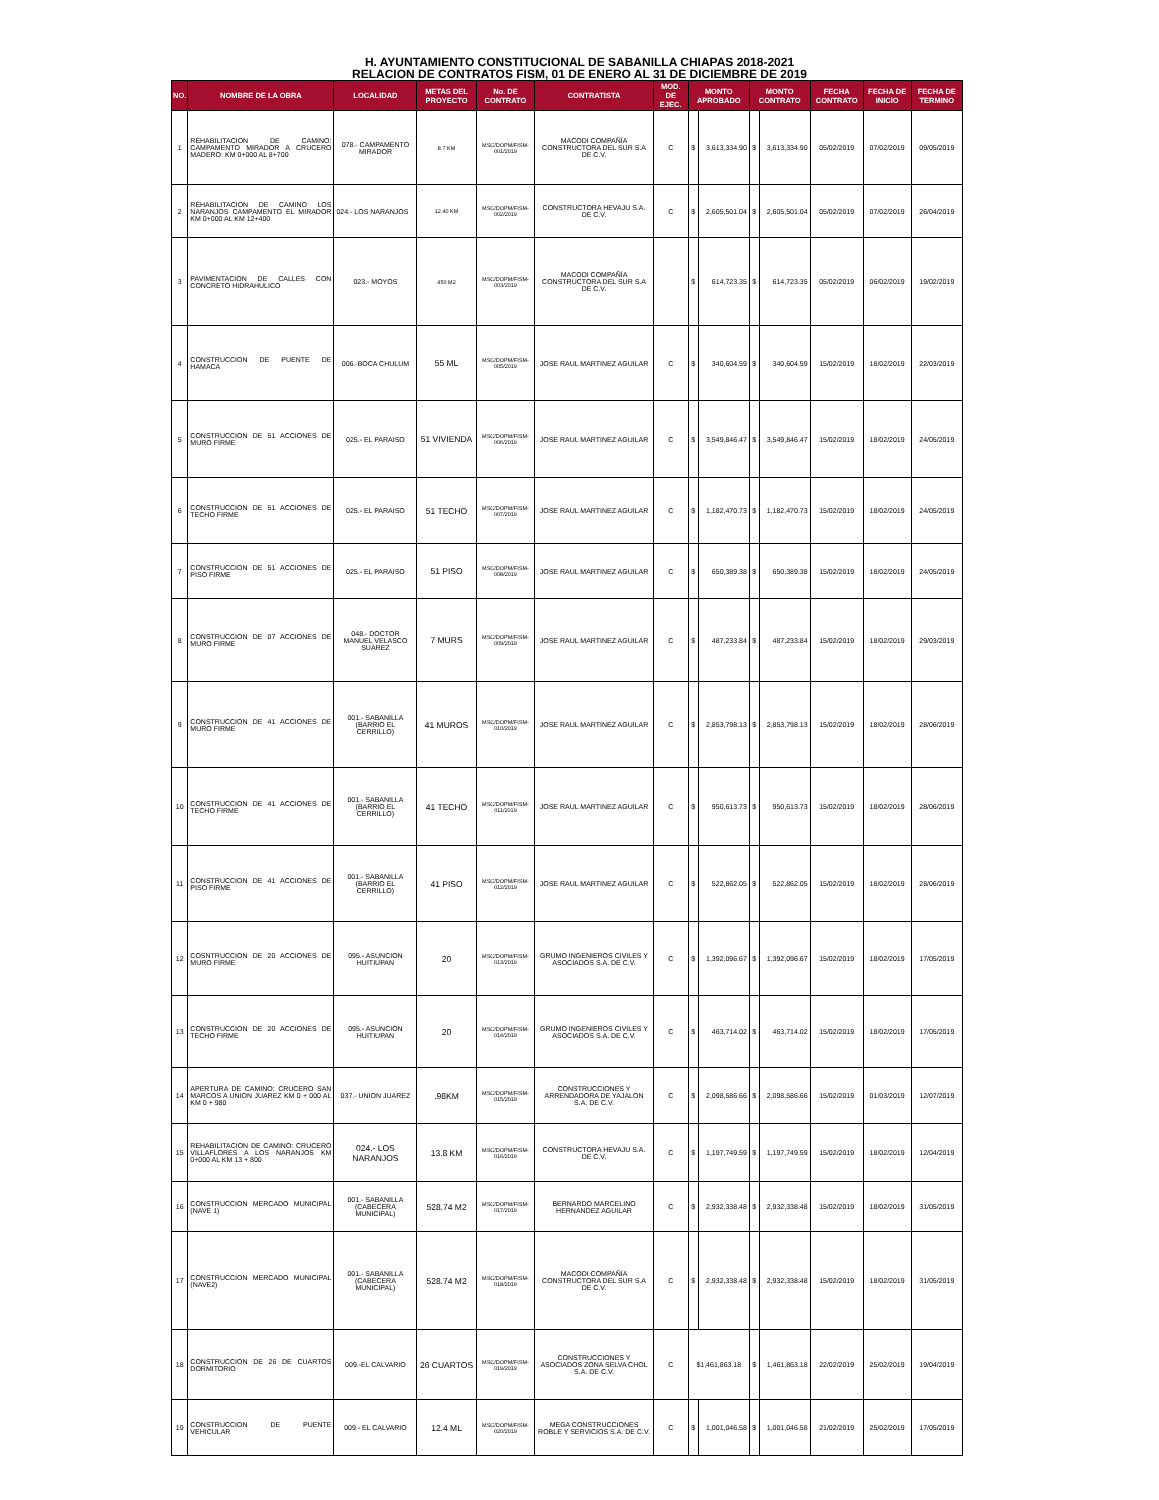H. AYUNTAMIENTO CONSTITUCIONAL DE SABANILLA CHIAPAS 2018-2021
RELACION DE CONTRATOS FISM, 01 DE ENERO AL 31 DE DICIEMBRE DE 2019
| NO. | NOMBRE DE LA OBRA | LOCALIDAD | METAS DEL PROYECTO | No. DE CONTRATO | CONTRATISTA | MOD. DE EJEC. | MONTO APROBADO | | MONTO CONTRATO | | FECHA CONTRATO | FECHA DE INICIO | FECHA DE TERMINO |
| --- | --- | --- | --- | --- | --- | --- | --- | --- | --- | --- | --- | --- | --- |
| 1 | REHABILITACION DE CAMINO: CAMPAMENTO MIRADOR A CRUCERO MADERO: KM 0+000 AL 8+700 | 078.- CAMPAMENTO MIRADOR | 8.7 KM | MSC/DOPM/FISM-001/2019 | MACODI COMPAÑÍA CONSTRUCTORA DEL SUR S.A DE C.V. | C | $ | 3,613,334.90 | $ | 3,613,334.90 | 05/02/2019 | 07/02/2019 | 09/05/2019 |
| 2 | REHABILITACION DE CAMINO LOS NARANJOS CAMPAMENTO EL MIRADOR KM 0+000 AL KM 12+400 | 024.- LOS NARANJOS | 12.40 KM | MSC/DOPM/FISM-002/2019 | CONSTRUCTORA HEVAJU S.A. DE C.V. | C | $ | 2,605,501.04 | $ | 2,605,501.04 | 05/02/2019 | 07/02/2019 | 26/04/2019 |
| 3 | PAVIMENTACION DE CALLES CON CONCRETO HIDRAHULICO | 023.- MOYOS | 450 M2 | MSC/DOPM/FISM-003/2019 | MACODI COMPAÑÍA CONSTRUCTORA DEL SUR S.A DE C.V. | | $ | 614,723.35 | $ | 614,723.35 | 05/02/2019 | 06/02/2019 | 19/02/2019 |
| 4 | CONSTRUCCION DE PUENTE DE HAMACA | 006.-BOCA CHULUM | 55 ML | MSC/DOPM/FISM-005/2019 | JOSE RAUL MARTINEZ AGUILAR | C | $ | 340,604.59 | $ | 340,604.59 | 15/02/2019 | 18/02/2019 | 22/03/2019 |
| 5 | CONSTRUCCION DE 51 ACCIONES DE MURO FIRME | 025.- EL PARAISO | 51 VIVIENDA | MSC/DOPM/FISM-006/2019 | JOSE RAUL MARTINEZ AGUILAR | C | $ | 3,549,846.47 | $ | 3,549,846.47 | 15/02/2019 | 18/02/2019 | 24/05/2019 |
| 6 | CONSTRUCCION DE 51 ACCIONES DE TECHO FIRME | 025.- EL PARAISO | 51 TECHO | MSC/DOPM/FISM-007/2019 | JOSE RAUL MARTINEZ AGUILAR | C | $ | 1,182,470.73 | $ | 1,182,470.73 | 15/02/2019 | 18/02/2019 | 24/05/2019 |
| 7 | CONSTRUCCION DE 51 ACCIONES DE PISO FIRME | 025.- EL PARAISO | 51 PISO | MSC/DOPM/FISM-008/2019 | JOSE RAUL MARTINEZ AGUILAR | C | $ | 650,389.38 | $ | 650,389.38 | 15/02/2019 | 18/02/2019 | 24/05/2019 |
| 8 | CONSTRUCCION DE 07 ACCIONES DE MURO FIRME | 048.- DOCTOR MANUEL VELASCO SUAREZ | 7 MURS | MSC/DOPM/FISM-009/2019 | JOSE RAUL MARTINEZ AGUILAR | C | $ | 487,233.84 | $ | 487,233.84 | 15/02/2019 | 18/02/2019 | 29/03/2019 |
| 9 | CONSTRUCCION DE 41 ACCIONES DE MURO FIRME | 001.- SABANILLA (BARRIO EL CERRILLO) | 41 MUROS | MSC/DOPM/FISM-010/2019 | JOSE RAUL MARTINEZ AGUILAR | C | $ | 2,853,798.13 | $ | 2,853,798.13 | 15/02/2019 | 18/02/2019 | 28/06/2019 |
| 10 | CONSTRUCCION DE 41 ACCIONES DE TECHO FIRME | 001.- SABANILLA (BARRIO EL CERRILLO) | 41 TECHO | MSC/DOPM/FISM-011/2019 | JOSE RAUL MARTINEZ AGUILAR | C | $ | 950,613.73 | $ | 950,613.73 | 15/02/2019 | 18/02/2019 | 28/06/2019 |
| 11 | CONSTRUCCION DE 41 ACCIONES DE PISO FIRME | 001.- SABANILLA (BARRIO EL CERRILLO) | 41 PISO | MSC/DOPM/FISM-012/2019 | JOSE RAUL MARTINEZ AGUILAR | C | $ | 522,862.05 | $ | 522,862.05 | 15/02/2019 | 18/02/2019 | 28/06/2019 |
| 12 | COSNTRUCCION DE 20 ACCIONES DE MURO FIRME | 095.- ASUNCION HUITIUPAN | 20 | MSC/DOPM/FISM-013/2019 | GRUMO INGENIEROS CIVILES Y ASOCIADOS S.A. DE C.V. | C | $ | 1,392,096.67 | $ | 1,392,096.67 | 15/02/2019 | 18/02/2019 | 17/05/2019 |
| 13 | CONSTRUCCION DE 20 ACCIONES DE TECHO FIRME | 095.- ASUNCION HUITIUPAN | 20 | MSC/DOPM/FISM-014/2019 | GRUMO INGENIEROS CIVILES Y ASOCIADOS S.A. DE C.V. | C | $ | 463,714.02 | $ | 463,714.02 | 15/02/2019 | 18/02/2019 | 17/05/2019 |
| 14 | APERTURA DE CAMINO: CRUCERO SAN MARCOS A UNION JUAREZ KM 0 + 000 AL KM 0 + 980 | 037.- UNION JUAREZ | .98KM | MSC/DOPM/FISM-015/2019 | CONSTRUCCIONES Y ARRENDADORA DE YAJALON S.A. DE C.V. | C | $ | 2,098,586.66 | $ | 2,098,586.66 | 15/02/2019 | 01/03/2019 | 12/07/2019 |
| 15 | REHABILITACION DE CAMINO: CRUCERO VILLAFLORES A LOS NARANJOS KM 0+000 AL KM 13 + 800 | 024.- LOS NARANJOS | 13.8 KM | MSC/DOPM/FISM-016/2019 | CONSTRUCTORA HEVAJU S.A. DE C.V. | C | $ | 1,197,749.59 | $ | 1,197,749.59 | 15/02/2019 | 18/02/2019 | 12/04/2019 |
| 16 | CONSTRUCCION MERCADO MUNICIPAL (NAVE 1) | 001.- SABANILLA (CABECERA MUNICIPAL) | 528.74 M2 | MSC/DOPM/FISM-017/2019 | BERNARDO MARCELINO HERNANDEZ AGUILAR | C | $ | 2,932,338.48 | $ | 2,932,338.48 | 15/02/2019 | 18/02/2019 | 31/05/2019 |
| 17 | CONSTRUCCION MERCADO MUNICIPAL (NAVE2) | 001.- SABANILLA (CABECERA MUNICIPAL) | 528.74 M2 | MSC/DOPM/FISM-018/2019 | MACODI COMPAÑÍA CONSTRUCTORA DEL SUR S.A DE C.V. | C | $ | 2,932,338.48 | $ | 2,932,338.48 | 15/02/2019 | 18/02/2019 | 31/05/2019 |
| 18 | CONSTRUCCION DE 26 DE CUARTOS DORMITORIO | 009.-EL CALVARIO | 26 CUARTOS | MSC/DOPM/FISM-019/2019 | CONSTRUCCIONES Y ASOCIADOS ZONA SELVA CHOL S.A. DE C.V. | C | $1,461,863.18 | | $ | 1,461,863.18 | 22/02/2019 | 25/02/2019 | 19/04/2019 |
| 19 | CONSTRUCCION DE PUENTE VEHICULAR | 009.- EL CALVARIO | 12.4 ML | MSC/DOPM/FISM-020/2019 | MEGA CONSTRUCCIONES ROBLE Y SERVICIOS S.A. DE C.V. | C | $ | 1,001,046.58 | $ | 1,001,046.58 | 21/02/2019 | 25/02/2019 | 17/05/2019 |